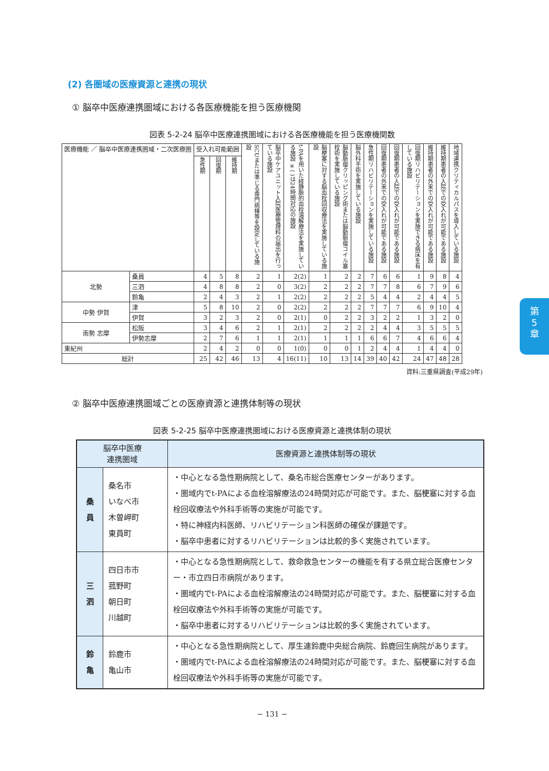(2) 各圏域の医療資源と連携の現状
① 脳卒中医療連携圏域における各医療機能を担う医療機関
図表 5-2-24 脳卒中医療連携圏域における各医療機能を担う医療機関数
| 医療機能 ／ 脳卒中医療連携圏域・二次医療圏 | | 受入れ可能範囲 | | | SCUまたは準じる専門病棟等を設定している施設 | 脳卒中ケアユニット入院医療管理料の届出を行っている施設 | t-PAを用いた経静脈的血栓溶解療法を実施している施設 ※( )は24時間対応の施設 | 脳梗塞に対する脳血栓回収療法を実施している施設 | 脳動脈瘤クリッピング術または脳動脈瘤コイル塞栓術を実施している施設 | 脳外科手術を実施している施設 | 急性期リハビリテーションを実施している施設 | 回復期患者の外来での受入れが可能である施設 | 回復期患者の入院での受入れが可能である施設 | 回復期リハビリテーションを実施できる病床を有している施設 | 維持期患者の外来での受入れが可能である施設 | 維持期患者の入院での受入れが可能である施設 | 地域連携クリティカルパスを導入している施設 |
| --- | --- | --- | --- | --- | --- | --- | --- | --- | --- | --- | --- | --- | --- | --- | --- | --- | --- |
| | | 急性期 | 回復期 | 維持期 | | | | | | | | | | | | | |
| 北勢 | 桑員 | 4 | 5 | 8 | 2 | 1 | 2(2) | 1 | 2 | 2 | 7 | 6 | 6 | 1 | 9 | 8 | 4 |
| | 三泗 | 4 | 8 | 8 | 2 | 0 | 3(2) | 2 | 2 | 2 | 7 | 7 | 8 | 6 | 7 | 9 | 6 |
| | 鈴亀 | 2 | 4 | 3 | 2 | 1 | 2(2) | 2 | 2 | 2 | 5 | 4 | 4 | 2 | 4 | 4 | 5 |
| 中勢 伊賀 | 津 | 5 | 8 | 10 | 2 | 0 | 2(2) | 2 | 2 | 2 | 7 | 7 | 7 | 6 | 9 | 10 | 4 |
| | 伊賀 | 3 | 2 | 3 | 2 | 0 | 2(1) | 0 | 2 | 2 | 3 | 2 | 2 | 1 | 3 | 2 | 0 |
| 南勢 志摩 | 松阪 | 3 | 4 | 6 | 2 | 1 | 2(1) | 2 | 2 | 2 | 2 | 4 | 4 | 3 | 5 | 5 | 5 |
| | 伊勢志摩 | 2 | 7 | 6 | 1 | 1 | 2(1) | 1 | 1 | 1 | 6 | 6 | 7 | 4 | 6 | 6 | 4 |
| 東紀州 | | 2 | 4 | 2 | 0 | 0 | 1(0) | 0 | 0 | 1 | 2 | 4 | 4 | 1 | 4 | 4 | 0 |
| 総計 | | 25 | 42 | 46 | 13 | 4 | 16(11) | 10 | 13 | 14 | 39 | 40 | 42 | 24 | 47 | 48 | 28 |
資料:三重県調査(平成29年)
② 脳卒中医療連携圏域ごとの医療資源と連携体制等の現状
図表 5-2-25 脳卒中医療連携圏域における医療資源と連携体制の現状
| 脳卒中医療 連携圏域 | | 医療資源と連携体制等の現状 |
| 桑 員 | 桑名市 いなべ市 木曽岬町 東員町 | ・中心となる急性期病院として、桑名市総合医療センターがあります。 ・圏域内でt-PAによる血栓溶解療法の24時間対応が可能です。また、脳梗塞に対する血栓回収療法や外科手術等の実施が可能です。 ・特に神経内科医師、リハビリテーション科医師の確保が課題です。 ・脳卒中患者に対するリハビリテーションは比較的多く実施されています。 |
| 三 泗 | 四日市市 菰野町 朝日町 川越町 | ・中心となる急性期病院として、救命救急センターの機能を有する県立総合医療センター・市立四日市病院があります。 ・圏域内でt-PAによる血栓溶解療法の24時間対応が可能です。また、脳梗塞に対する血栓回収療法や外科手術等の実施が可能です。 ・脳卒中患者に対するリハビリテーションは比較的多く実施されています。 |
| 鈴 亀 | 鈴鹿市 亀山市 | ・中心となる急性期病院として、厚生連鈴鹿中央総合病院、鈴鹿回生病院があります。 ・圏域内でt-PAによる血栓溶解療法の24時間対応が可能です。また、脳梗塞に対する血栓回収療法や外科手術等の実施が可能です。 |
− 131 −
第
5
章